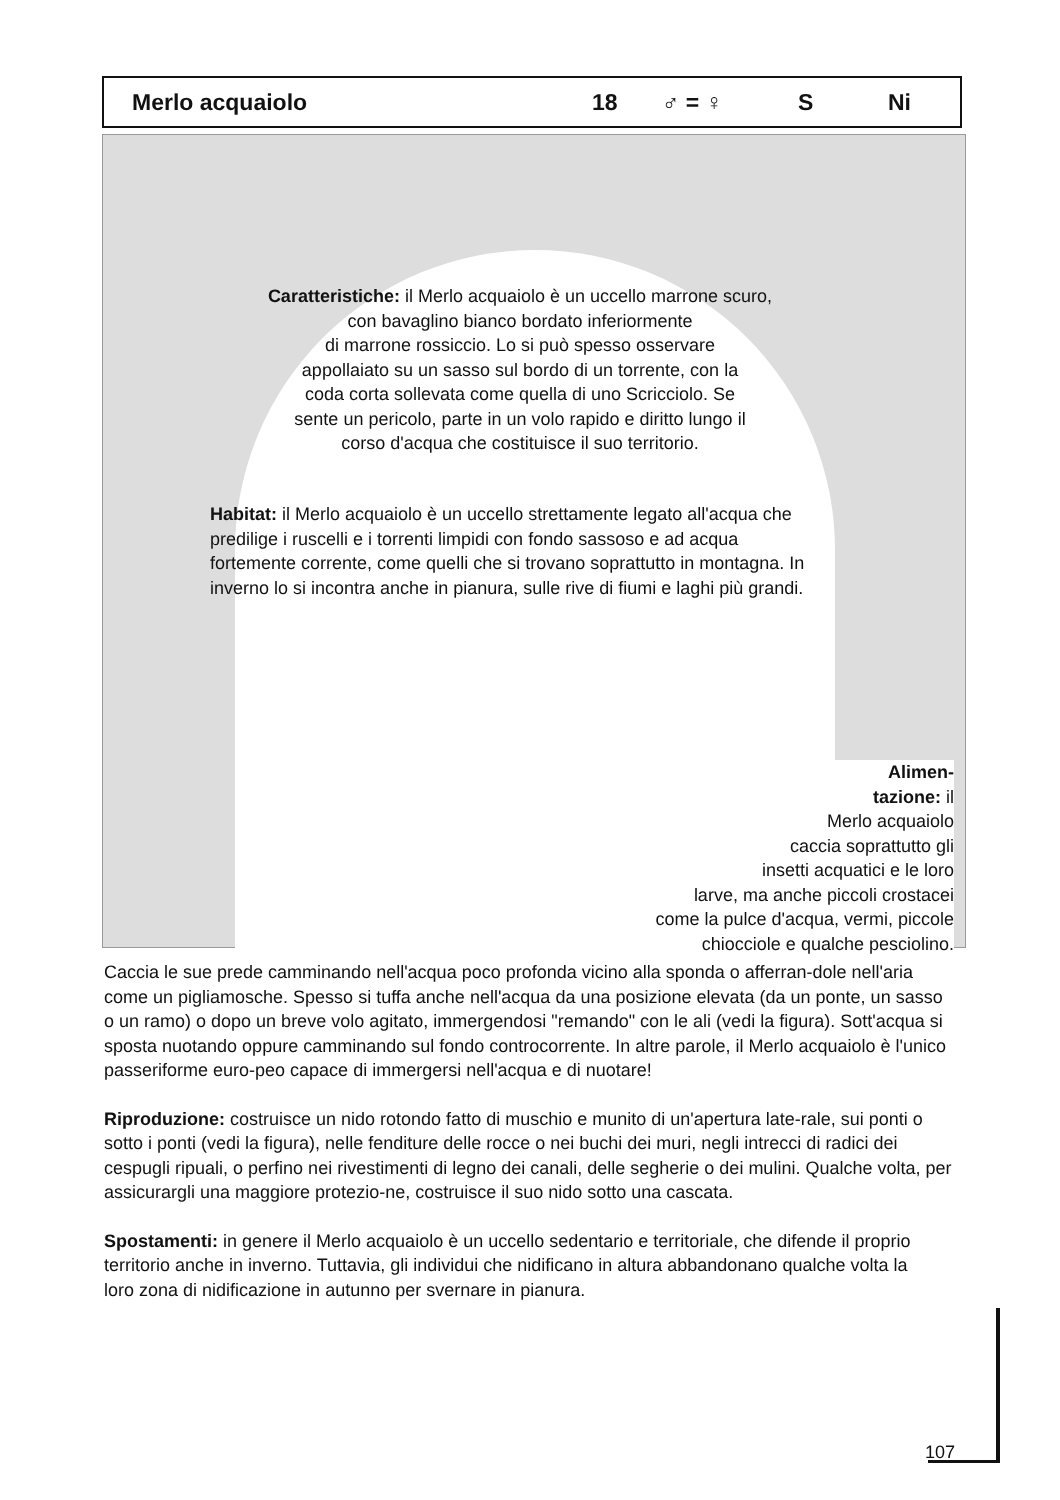Merlo acquaiolo 18 ♂ = ♀ S Ni
Caratteristiche: il Merlo acquaiolo è un uccello marrone scuro,
con bavaglino bianco bordato inferiormente
di marrone rossiccio. Lo si può spesso osservare
appollaiato su un sasso sul bordo di un torrente, con la
coda corta sollevata come quella di uno Scricciolo. Se
sente un pericolo, parte in un volo rapido e diritto lungo il
corso d'acqua che costituisce il suo territorio.
Habitat: il Merlo acquaiolo è un uccello strettamente legato all'acqua che predilige i ruscelli e i torrenti limpidi con fondo sassoso e ad acqua fortemente corrente, come quelli che si trovano soprattutto in montagna. In inverno lo si incontra anche in pianura, sulle rive di fiumi e laghi più grandi.
Alimen-
tazione: il
Merlo acquaiolo
caccia soprattutto gli
insetti acquatici e le loro
larve, ma anche piccoli crostacei
come la pulce d'acqua, vermi, piccole
chiocciole e qualche pesciolino.
Caccia le sue prede camminando nell'acqua poco profonda vicino alla sponda o afferran-dole nell'aria come un pigliamosche. Spesso si tuffa anche nell'acqua da una posizione elevata (da un ponte, un sasso o un ramo) o dopo un breve volo agitato, immergendosi "remando" con le ali (vedi la figura). Sott'acqua si sposta nuotando oppure camminando sul fondo controcorrente. In altre parole, il Merlo acquaiolo è l'unico passeriforme euro-peo capace di immergersi nell'acqua e di nuotare!
Riproduzione: costruisce un nido rotondo fatto di muschio e munito di un'apertura late-rale, sui ponti o sotto i ponti (vedi la figura), nelle fenditure delle rocce o nei buchi dei muri, negli intrecci di radici dei cespugli ripuali, o perfino nei rivestimenti di legno dei canali, delle segherie o dei mulini. Qualche volta, per assicurargli una maggiore protezio-ne, costruisce il suo nido sotto una cascata.
Spostamenti: in genere il Merlo acquaiolo è un uccello sedentario e territoriale, che difende il proprio territorio anche in inverno. Tuttavia, gli individui che nidificano in altura abbandonano qualche volta la loro zona di nidificazione in autunno per svernare in pianura.
107